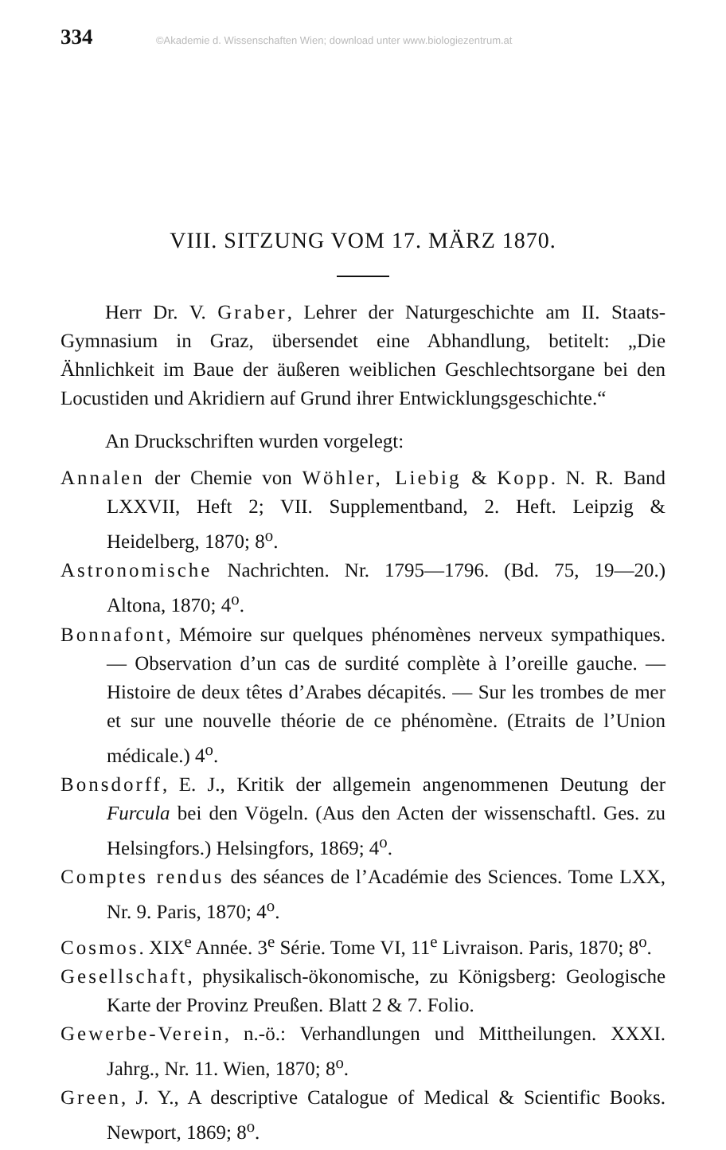334 ©Akademie d. Wissenschaften Wien; download unter www.biologiezentrum.at
VIII. SITZUNG VOM 17. MÄRZ 1870.
Herr Dr. V. Graber, Lehrer der Naturgeschichte am II. Staats-Gymnasium in Graz, übersendet eine Abhandlung, betitelt: „Die Ähnlichkeit im Baue der äußeren weiblichen Geschlechtsorgane bei den Locustiden und Akridiern auf Grund ihrer Entwicklungsgeschichte.“
An Druckschriften wurden vorgelegt:
Annalen der Chemie von Wöhler, Liebig & Kopp. N. R. Band LXXVII, Heft 2; VII. Supplementband, 2. Heft. Leipzig & Heidelberg, 1870; 8<sup>o</sup>.
Astronomische Nachrichten. Nr. 1795—1796. (Bd. 75, 19—20.) Altona, 1870; 4<sup>o</sup>.
Bonnafont, Mémoire sur quelques phénomènes nerveux sympathiques. — Observation d’un cas de surdité complète à l’oreille gauche. — Histoire de deux têtes d’Arabes décapités. — Sur les trombes de mer et sur une nouvelle théorie de ce phénomène. (Etraits de l’Union médicale.) 4<sup>o</sup>.
Bonsdorff, E. J., Kritik der allgemein angenommenen Deutung der Furcula bei den Vögeln. (Aus den Acten der wissenschaftl. Ges. zu Helsingfors.) Helsingfors, 1869; 4<sup>o</sup>.
Comptes rendus des séances de l’Académie des Sciences. Tome LXX, Nr. 9. Paris, 1870; 4<sup>o</sup>.
Cosmos. XIX<sup>e</sup> Année. 3<sup>e</sup> Série. Tome VI, 11<sup>e</sup> Livraison. Paris, 1870; 8<sup>o</sup>.
Gesellschaft, physikalisch-ökonomische, zu Königsberg: Geologische Karte der Provinz Preußen. Blatt 2 & 7. Folio.
Gewerbe-Verein, n.-ö.: Verhandlungen und Mittheilungen. XXXI. Jahrg., Nr. 11. Wien, 1870; 8<sup>o</sup>.
Green, J. Y., A descriptive Catalogue of Medical & Scientific Books. Newport, 1869; 8<sup>o</sup>.